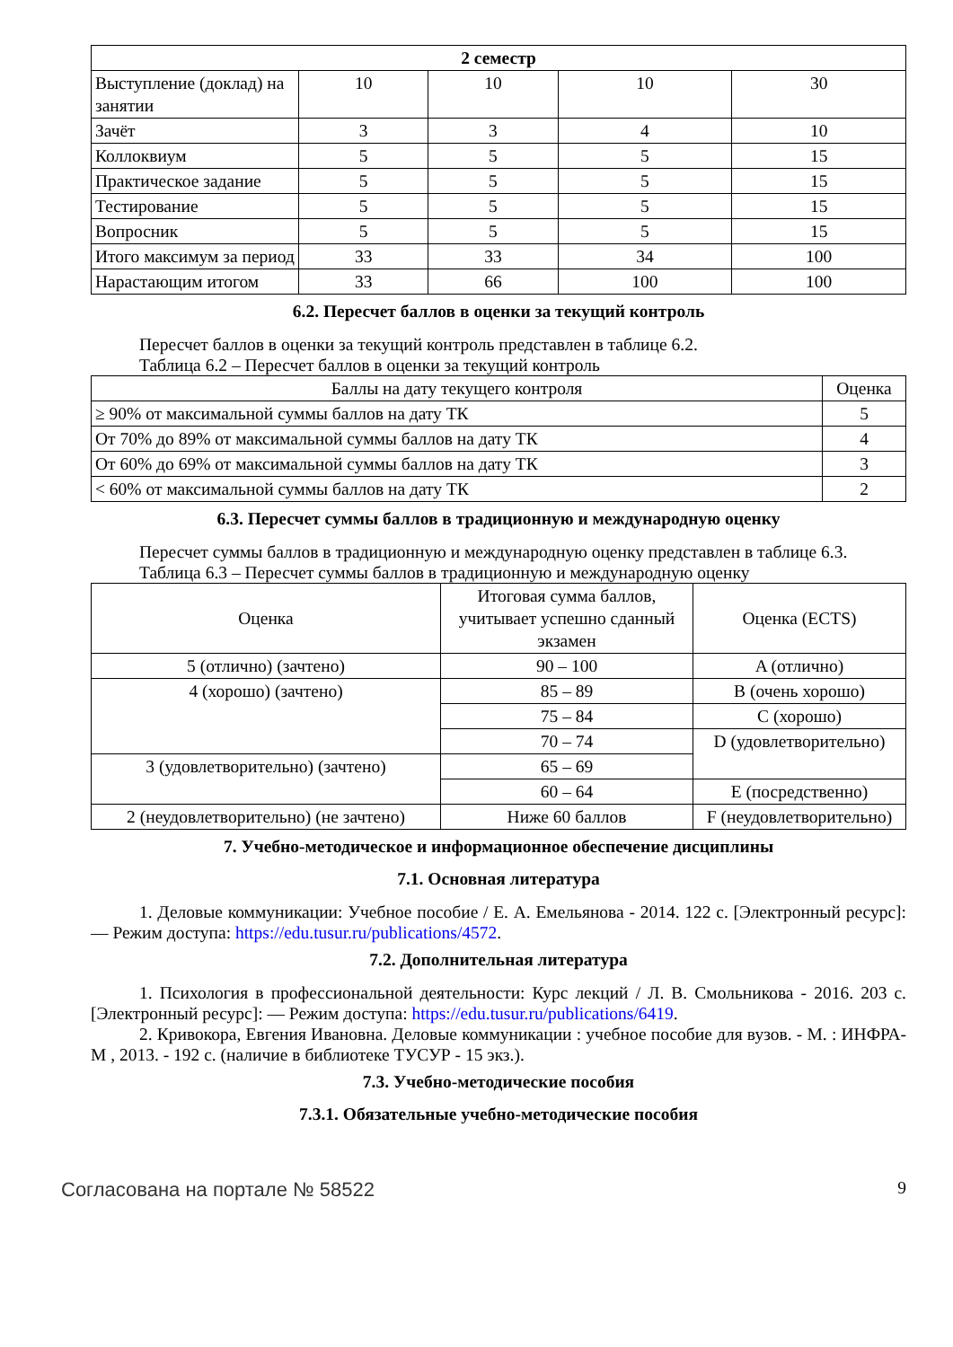| 2 семестр | | | | |
| --- | --- | --- | --- | --- |
| Выступление (доклад) на занятии | 10 | 10 | 10 | 30 |
| Зачёт | 3 | 3 | 4 | 10 |
| Коллоквиум | 5 | 5 | 5 | 15 |
| Практическое задание | 5 | 5 | 5 | 15 |
| Тестирование | 5 | 5 | 5 | 15 |
| Вопросник | 5 | 5 | 5 | 15 |
| Итого максимум за период | 33 | 33 | 34 | 100 |
| Нарастающим итогом | 33 | 66 | 100 | 100 |
6.2. Пересчет баллов в оценки за текущий контроль
Пересчет баллов в оценки за текущий контроль представлен в таблице 6.2.
Таблица 6.2 – Пересчет баллов в оценки за текущий контроль
| Баллы на дату текущего контроля | Оценка |
| --- | --- |
| ≥ 90% от максимальной суммы баллов на дату ТК | 5 |
| От 70% до 89% от максимальной суммы баллов на дату ТК | 4 |
| От 60% до 69% от максимальной суммы баллов на дату ТК | 3 |
| < 60% от максимальной суммы баллов на дату ТК | 2 |
6.3. Пересчет суммы баллов в традиционную и международную оценку
Пересчет суммы баллов в традиционную и международную оценку представлен в таблице 6.3.
Таблица 6.3 – Пересчет суммы баллов в традиционную и международную оценку
| Оценка | Итоговая сумма баллов, учитывает успешно сданный экзамен | Оценка (ECTS) |
| --- | --- | --- |
| 5 (отлично) (зачтено) | 90 – 100 | A (отлично) |
| 4 (хорошо) (зачтено) | 85 – 89 | B (очень хорошо) |
| | 75 – 84 | C (хорошо) |
| | 70 – 74 | D (удовлетворительно) |
| 3 (удовлетворительно) (зачтено) | 65 – 69 | |
| | 60 – 64 | E (посредственно) |
| 2 (неудовлетворительно) (не зачтено) | Ниже 60 баллов | F (неудовлетворительно) |
7. Учебно-методическое и информационное обеспечение дисциплины
7.1. Основная литература
1. Деловые коммуникации: Учебное пособие / Е. А. Емельянова - 2014. 122 с. [Электронный ресурс]: — Режим доступа: https://edu.tusur.ru/publications/4572.
7.2. Дополнительная литература
1. Психология в профессиональной деятельности: Курс лекций / Л. В. Смольникова - 2016. 203 с. [Электронный ресурс]: — Режим доступа: https://edu.tusur.ru/publications/6419.
2. Кривокора, Евгения Ивановна. Деловые коммуникации : учебное пособие для вузов. - М. : ИНФРА-М , 2013. - 192 с. (наличие в библиотеке ТУСУР - 15 экз.).
7.3. Учебно-методические пособия
7.3.1. Обязательные учебно-методические пособия
Согласована на портале № 58522 9